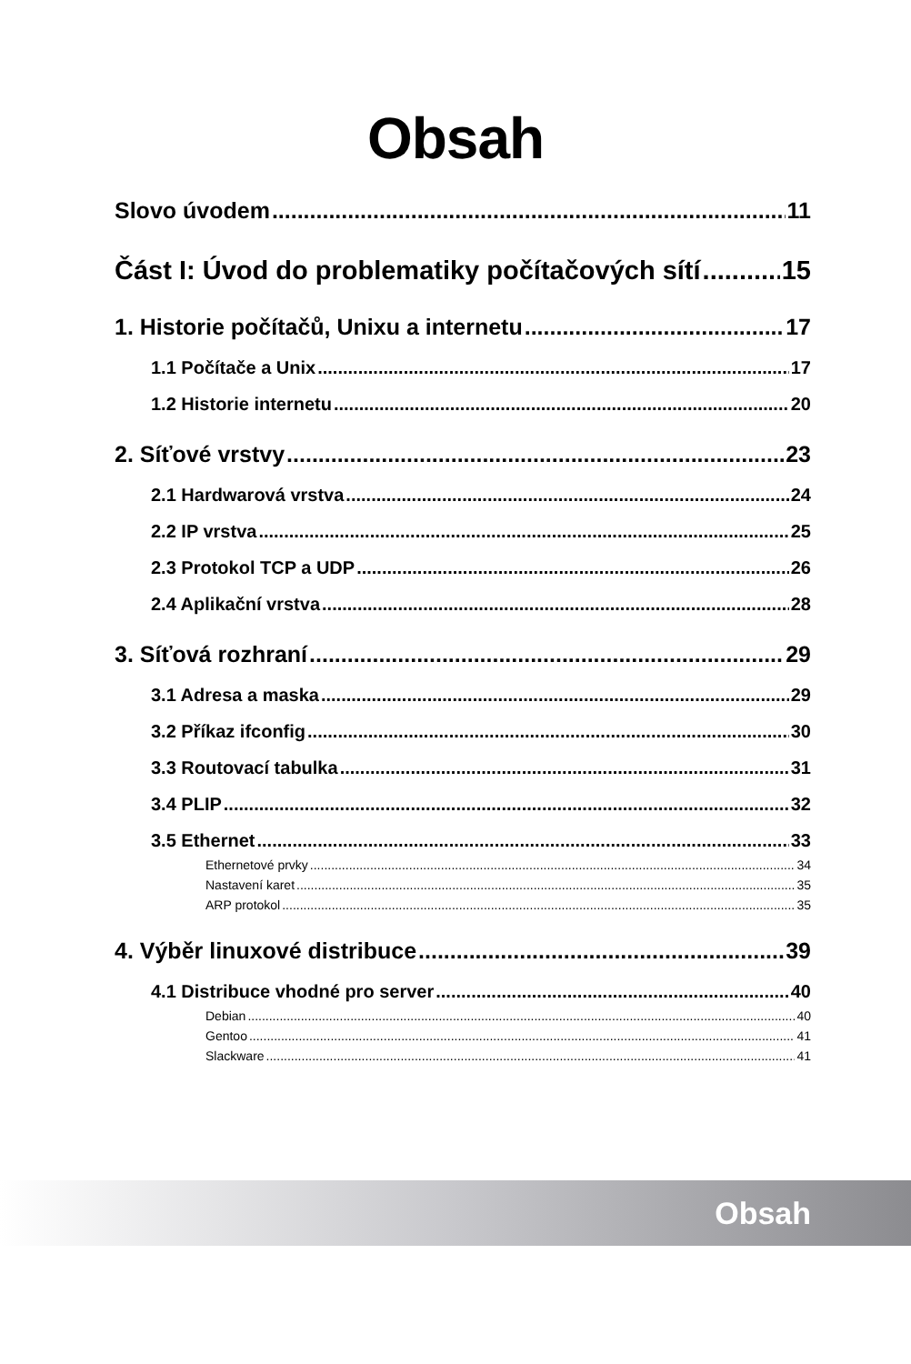Obsah
Slovo úvodem 11
Část I: Úvod do problematiky počítačových sítí 15
1. Historie počítačů, Unixu a internetu 17
1.1 Počítače a Unix 17
1.2 Historie internetu 20
2. Síťové vrstvy 23
2.1 Hardwarová vrstva 24
2.2 IP vrstva 25
2.3 Protokol TCP a UDP 26
2.4 Aplikační vrstva 28
3. Síťová rozhraní 29
3.1 Adresa a maska 29
3.2 Příkaz ifconfig 30
3.3 Routovací tabulka 31
3.4 PLIP 32
3.5 Ethernet 33
Ethernetové prvky 34
Nastavení karet 35
ARP protokol 35
4. Výběr linuxové distribuce 39
4.1 Distribuce vhodné pro server 40
Debian 40
Gentoo 41
Slackware 41
Obsah